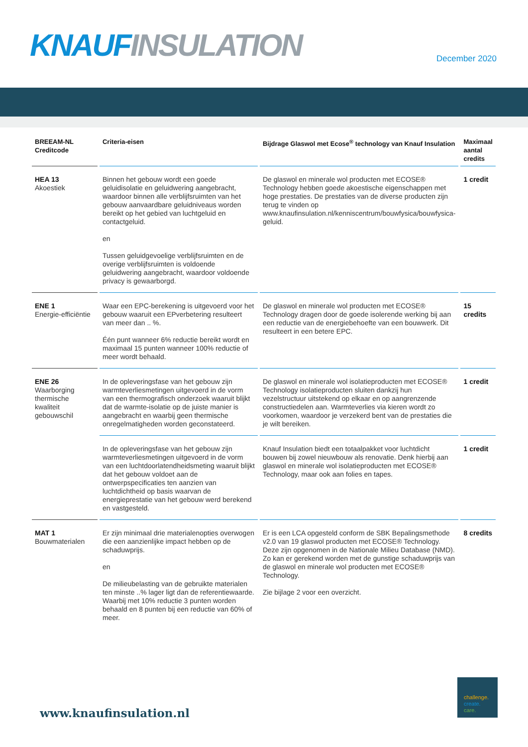KNAUF INSULATION December 2020
| BREEAM-NL Creditcode | Criteria-eisen | Bijdrage Glaswol met Ecose<sup>®</sup> technology van Knauf Insulation | Maximaal aantal credits |
| --- | --- | --- | --- |
| HEA 13 Akoestiek | Binnen het gebouw wordt een goede geluidisolatie en geluidwering aangebracht, waardoor binnen alle verblijfsruimten van het gebouw aanvaardbare geluidniveaus worden bereikt op het gebied van luchtgeluid en contactgeluid. en Tussen geluidgevoelige verblijfsruimten en de overige verblijfsruimten is voldoende geluidwering aangebracht, waardoor voldoende privacy is gewaarborgd. | De glaswol en minerale wol producten met ECOSE® Technology hebben goede akoestische eigenschappen met hoge prestaties. De prestaties van de diverse producten zijn terug te vinden op www.knaufinsulation.nl/kenniscentrum/bouwfysica/bouwfysica-geluid. | 1 credit |
| ENE 1 Energie-efficiëntie | Waar een EPC-berekening is uitgevoerd voor het gebouw waaruit een EPverbetering resulteert van meer dan .. %. Één punt wanneer 6% reductie bereikt wordt en maximaal 15 punten wanneer 100% reductie of meer wordt behaald. | De glaswol en minerale wol producten met ECOSE® Technology dragen door de goede isolerende werking bij aan een reductie van de energiebehoefte van een bouwwerk. Dit resulteert in een betere EPC. | 15 credits |
| ENE 26 Waarborging thermische kwaliteit gebouwschil | In de opleveringsfase van het gebouw zijn warmteverliesmetingen uitgevoerd in de vorm van een thermografisch onderzoek waaruit blijkt dat de warmte-isolatie op de juiste manier is aangebracht en waarbij geen thermische onregelmatigheden worden geconstateerd. | De glaswol en minerale wol isolatieproducten met ECOSE® Technology isolatieproducten sluiten dankzij hun vezelstructuur uitstekend op elkaar en op aangrenzende constructiedelen aan. Warmteverlies via kieren wordt zo voorkomen, waardoor je verzekerd bent van de prestaties die je wilt bereiken. | 1 credit |
| | In de opleveringsfase van het gebouw zijn warmteverliesmetingen uitgevoerd in de vorm van een luchtdoorlatendheidsmeting waaruit blijkt dat het gebouw voldoet aan de ontwerpspecificaties ten aanzien van luchtdichtheid op basis waarvan de energieprestatie van het gebouw werd berekend en vastgesteld. | Knauf Insulation biedt een totaalpakket voor luchtdicht bouwen bij zowel nieuwbouw als renovatie. Denk hierbij aan glaswol en minerale wol isolatieproducten met ECOSE® Technology, maar ook aan folies en tapes. | 1 credit |
| MAT 1 Bouwmaterialen | Er zijn minimaal drie materialenopties overwogen die een aanzienlijke impact hebben op de schaduwprijs. en De milieubelasting van de gebruikte materialen ten minste ..% lager ligt dan de referentiewaarde. Waarbij met 10% reductie 3 punten worden behaald en 8 punten bij een reductie van 60% of meer. | Er is een LCA opgesteld conform de SBK Bepalingsmethode v2.0 van 19 glaswol producten met ECOSE® Technology. Deze zijn opgenomen in de Nationale Milieu Database (NMD). Zo kan er gerekend worden met de gunstige schaduwprijs van de glaswol en minerale wol producten met ECOSE® Technology. Zie bijlage 2 voor een overzicht. | 8 credits |
www.knaufinsulation.nl
challenge.
create.
care.